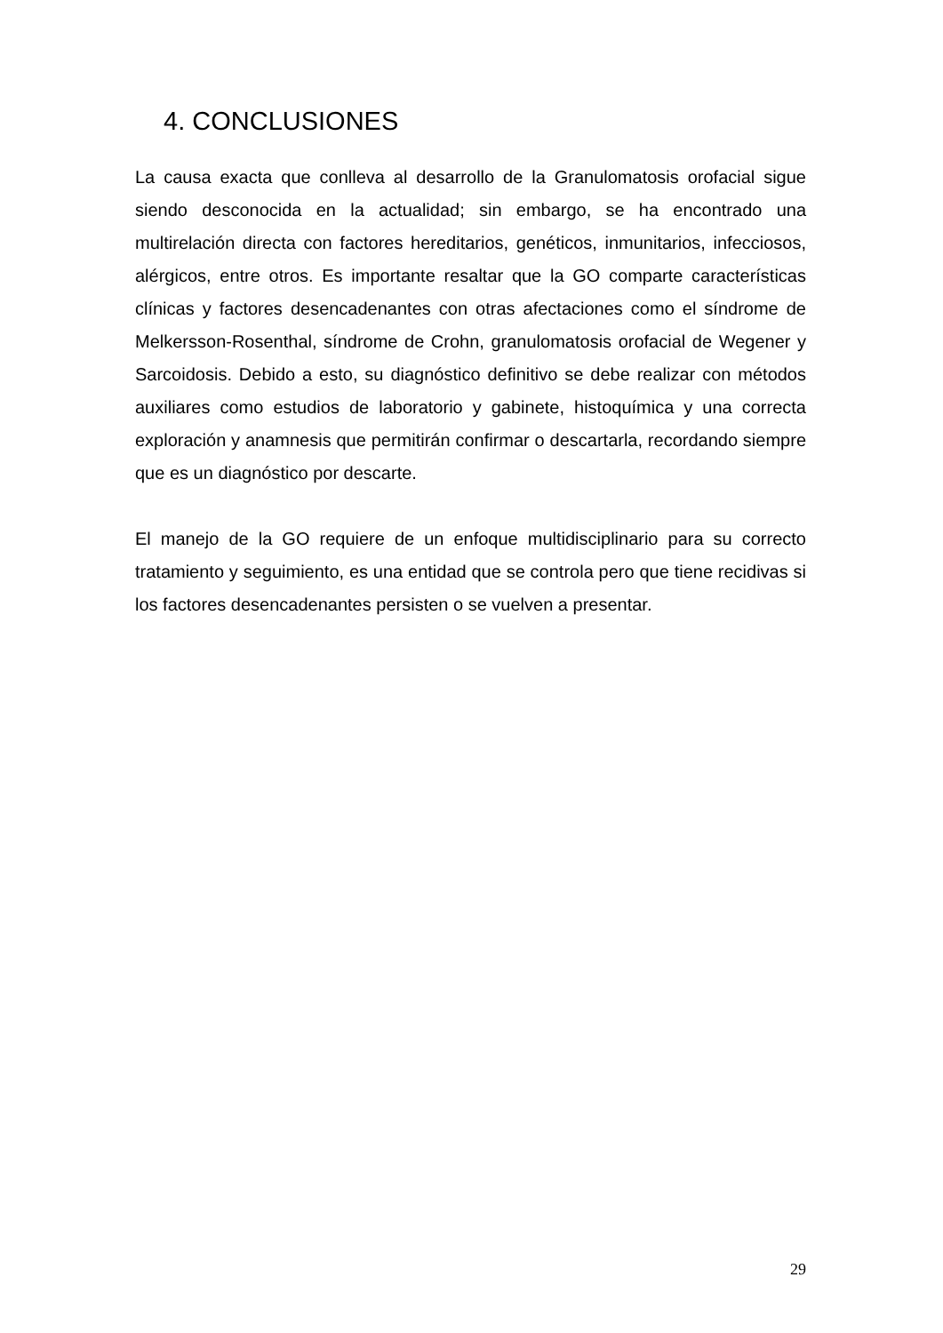4. CONCLUSIONES
La causa exacta que conlleva al desarrollo de la Granulomatosis orofacial sigue siendo desconocida en la actualidad; sin embargo, se ha encontrado una multirelación directa con factores hereditarios, genéticos, inmunitarios, infecciosos, alérgicos, entre otros. Es importante resaltar que la GO comparte características clínicas y factores desencadenantes con otras afectaciones como el síndrome de Melkersson-Rosenthal, síndrome de Crohn, granulomatosis orofacial de Wegener y Sarcoidosis. Debido a esto, su diagnóstico definitivo se debe realizar con métodos auxiliares como estudios de laboratorio y gabinete, histoquímica y una correcta exploración y anamnesis que permitirán confirmar o descartarla, recordando siempre que es un diagnóstico por descarte.
El manejo de la GO requiere de un enfoque multidisciplinario para su correcto tratamiento y seguimiento, es una entidad que se controla pero que tiene recidivas si los factores desencadenantes persisten o se vuelven a presentar.
29